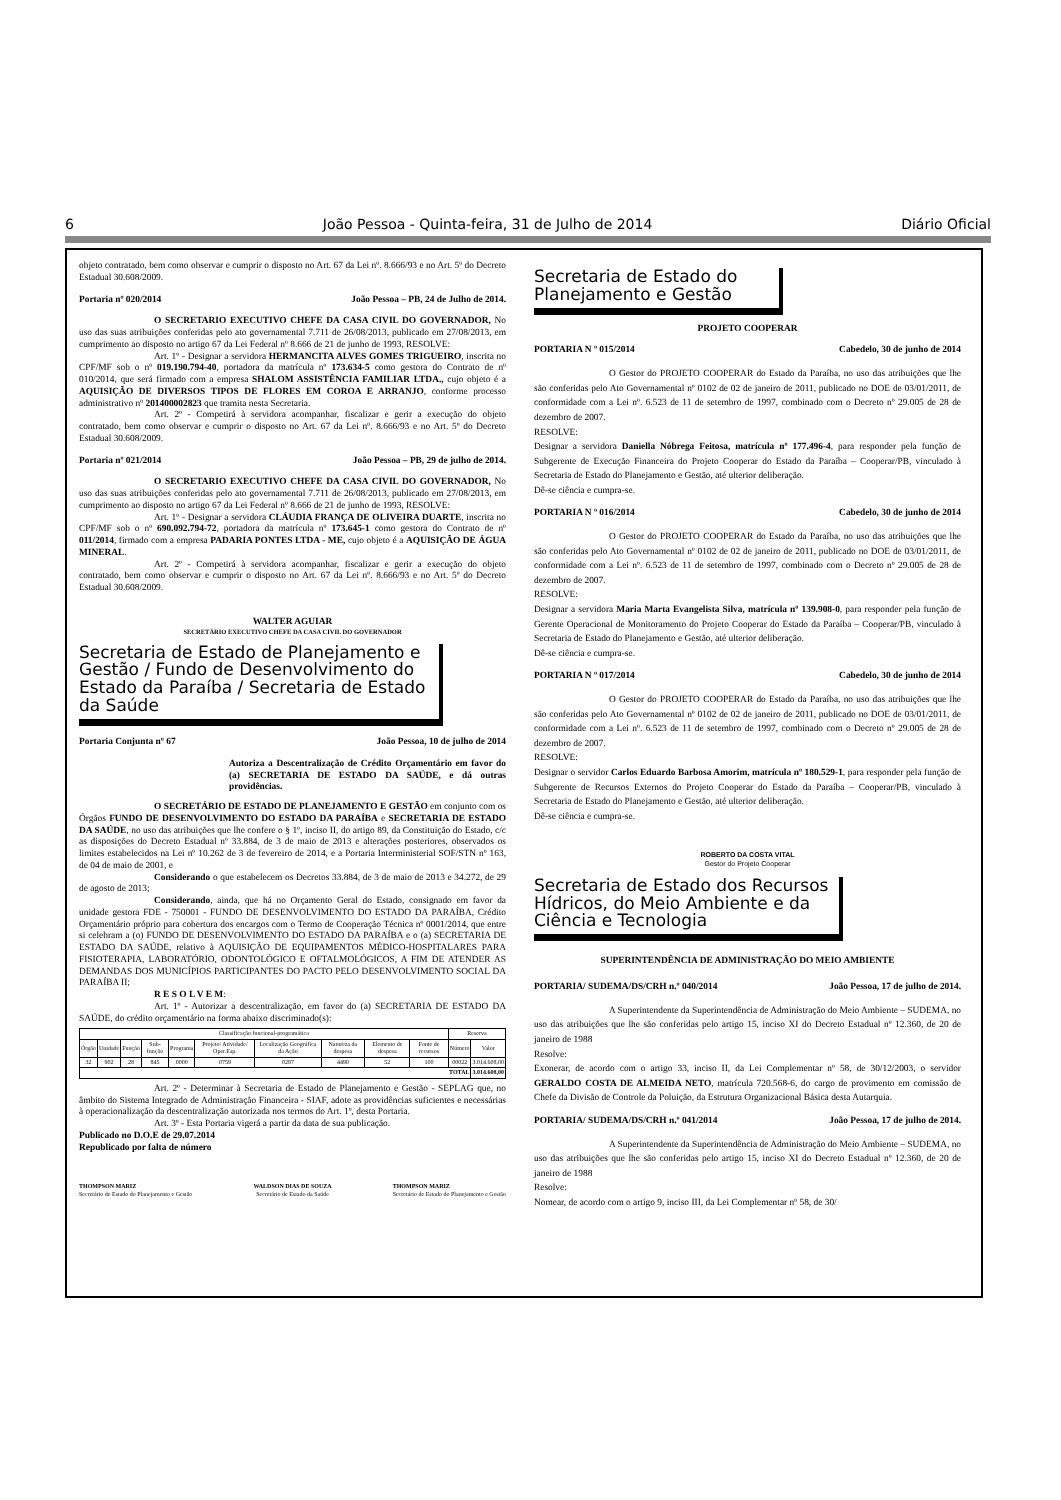6 João Pessoa - Quinta-feira, 31 de Julho de 2014 Diário Oficial
objeto contratado, bem como observar e cumprir o disposto no Art. 67 da Lei nº. 8.666/93 e no Art. 5º do Decreto Estadual 30.608/2009.
Portaria nº 020/2014 João Pessoa – PB, 24 de Julho de 2014.
O SECRETARIO EXECUTIVO CHEFE DA CASA CIVIL DO GOVERNADOR, No uso das suas atribuições conferidas pelo ato governamental 7.711 de 26/08/2013, publicado em 27/08/2013, em cumprimento ao disposto no artigo 67 da Lei Federal nº 8.666 de 21 de junho de 1993, RESOLVE:
Art. 1º - Designar a servidora HERMANCITA ALVES GOMES TRIGUEIRO, inscrita no CPF/MF sob o nº 019.190.794-40, portadora da matrícula nº 173.634-5 como gestora do Contrato de nº 010/2014, que será firmado com a empresa SHALOM ASSISTÊNCIA FAMILIAR LTDA., cujo objeto é a AQUISIÇÃO DE DIVERSOS TIPOS DE FLORES EM COROA E ARRANJO, conforme processo administrativo nº 201400002823 que tramita nesta Secretaria.
Art. 2º - Competirá à servidora acompanhar, fiscalizar e gerir a execução do objeto contratado, bem como observar e cumprir o disposto no Art. 67 da Lei nº. 8.666/93 e no Art. 5º do Decreto Estadual 30.608/2009.
Portaria nº 021/2014 João Pessoa – PB, 29 de julho de 2014.
O SECRETARIO EXECUTIVO CHEFE DA CASA CIVIL DO GOVERNADOR, No uso das suas atribuições conferidas pelo ato governamental 7.711 de 26/08/2013, publicado em 27/08/2013, em cumprimento ao disposto no artigo 67 da Lei Federal nº 8.666 de 21 de junho de 1993, RESOLVE:
Art. 1º - Designar a servidora CLÁUDIA FRANÇA DE OLIVEIRA DUARTE, inscrita no CPF/MF sob o nº 690.092.794-72, portadora da matrícula nº 173.645-1 como gestora do Contrato de nº 011/2014, firmado com a empresa PADARIA PONTES LTDA - ME, cujo objeto é a AQUISIÇÃO DE ÁGUA MINERAL.
Art. 2º - Competirá à servidora acompanhar, fiscalizar e gerir a execução do objeto contratado, bem como observar e cumprir o disposto no Art. 67 da Lei nº. 8.666/93 e no Art. 5º do Decreto Estadual 30.608/2009.
WALTER AGUIAR
SECRETÁRIO EXECUTIVO CHEFE DA CASA CIVIL DO GOVERNADOR
Secretaria de Estado de Planejamento e Gestão / Fundo de Desenvolvimento do Estado da Paraíba / Secretaria de Estado da Saúde
Portaria Conjunta nº 67 João Pessoa, 10 de julho de 2014
Autoriza a Descentralização de Crédito Orçamentário em favor do (a) SECRETARIA DE ESTADO DA SAÚDE, e dá outras providências.
O SECRETÁRIO DE ESTADO DE PLANEJAMENTO E GESTÃO em conjunto com os Órgãos FUNDO DE DESENVOLVIMENTO DO ESTADO DA PARAÍBA e SECRETARIA DE ESTADO DA SAÚDE, no uso das atribuições que lhe confere o § 1º, inciso II, do artigo 89, da Constituição do Estado, c/c as disposições do Decreto Estadual nº 33.884, de 3 de maio de 2013 e alterações posteriores, observados os limites estabelecidos na Lei nº 10.262 de 3 de fevereiro de 2014, e a Portaria Interministerial SOF/STN nº 163, de 04 de maio de 2001, e
Considerando o que estabelecem os Decretos 33.884, de 3 de maio de 2013 e 34.272, de 29 de agosto de 2013;
Considerando, ainda, que há no Orçamento Geral do Estado, consignado em favor da unidade gestora FDE - 750001 - FUNDO DE DESENVOLVIMENTO DO ESTADO DA PARAÍBA, Crédito Orçamentário próprio para cobertura dos encargos com o Termo de Cooperação Técnica nº 0001/2014, que entre si celebram a (o) FUNDO DE DESENVOLVIMENTO DO ESTADO DA PARAÍBA e o (a) SECRETARIA DE ESTADO DA SAÚDE, relativo à AQUISIÇÃO DE EQUIPAMENTOS MÉDICO-HOSPITALARES PARA FISIOTERAPIA, LABORATÓRIO, ODONTOLÓGICO E OFTALMOLÓGICOS, A FIM DE ATENDER AS DEMANDAS DOS MUNICÍPIOS PARTICIPANTES DO PACTO PELO DESENVOLVIMENTO SOCIAL DA PARAÍBA II;
R E S O L V E M:
Art. 1º - Autorizar a descentralização, em favor do (a) SECRETARIA DE ESTADO DA SAÚDE, do crédito orçamentário na forma abaixo discriminado(s):
| Classificação funcional-programática | | | | | | | | | | Reserva | |
| --- | --- | --- | --- | --- | --- | --- | --- | --- | --- | --- | --- |
| Órgão | Unidade | Função | Sub-função | Programa | Projeto/ Atividade/ Oper.Esp. | Localização Geográfica da Ação | Natureza da despesa | Elemento de despesa | Fonte de recursos | Número | Valor |
| 32 | 902 | 28 | 845 | 0000 | 0759 | 0287 | 4490 | 52 | 100 | 00022 | 3.014.608,00 |
| TOTAL | | | | | | | | | | | 3.014.608,00 |
Art. 2º - Determinar à Secretaria de Estado de Planejamento e Gestão - SEPLAG que, no âmbito do Sistema Integrado de Administração Financeira - SIAF, adote as providências suficientes e necessárias à operacionalização da descentralização autorizada nos termos do Art. 1º, desta Portaria.
Art. 3º - Esta Portaria vigerá a partir da data de sua publicação.
Publicado no D.O.E de 29.07.2014
Republicado por falta de número
THOMPSON MARIZ
Secretário de Estado do Planejamento e Gestão WALDSON DIAS DE SOUZA
Secretário de Estado da Saúde THOMPSON MARIZ
Secretário de Estado do Planejamento e Gestão
Secretaria de Estado do Planejamento e Gestão
PROJETO COOPERAR
PORTARIA N º 015/2014 Cabedelo, 30 de junho de 2014
O Gestor do PROJETO COOPERAR do Estado da Paraíba, no uso das atribuições que lhe são conferidas pelo Ato Governamental nº 0102 de 02 de janeiro de 2011, publicado no DOE de 03/01/2011, de conformidade com a Lei nº. 6.523 de 11 de setembro de 1997, combinado com o Decreto nº 29.005 de 28 de dezembro de 2007.
RESOLVE:
Designar a servidora Daniella Nóbrega Feitosa, matrícula nº 177.496-4, para responder pela função de Subgerente de Execução Financeira do Projeto Cooperar do Estado da Paraíba – Cooperar/PB, vinculado à Secretaria de Estado do Planejamento e Gestão, até ulterior deliberação.
Dê-se ciência e cumpra-se.
PORTARIA N º 016/2014 Cabedelo, 30 de junho de 2014
O Gestor do PROJETO COOPERAR do Estado da Paraíba, no uso das atribuições que lhe são conferidas pelo Ato Governamental nº 0102 de 02 de janeiro de 2011, publicado no DOE de 03/01/2011, de conformidade com a Lei nº. 6.523 de 11 de setembro de 1997, combinado com o Decreto nº 29.005 de 28 de dezembro de 2007.
RESOLVE:
Designar a servidora Maria Marta Evangelista Silva, matrícula nº 139.908-0, para responder pela função de Gerente Operacional de Monitoramento do Projeto Cooperar do Estado da Paraíba – Cooperar/PB, vinculado à Secretaria de Estado do Planejamento e Gestão, até ulterior deliberação.
Dê-se ciência e cumpra-se.
PORTARIA N º 017/2014 Cabedelo, 30 de junho de 2014
O Gestor do PROJETO COOPERAR do Estado da Paraíba, no uso das atribuições que lhe são conferidas pelo Ato Governamental nº 0102 de 02 de janeiro de 2011, publicado no DOE de 03/01/2011, de conformidade com a Lei nº. 6.523 de 11 de setembro de 1997, combinado com o Decreto nº 29.005 de 28 de dezembro de 2007.
RESOLVE:
Designar o servidor Carlos Eduardo Barbosa Amorim, matrícula nº 180.529-1, para responder pela função de Subgerente de Recursos Externos do Projeto Cooperar do Estado da Paraíba – Cooperar/PB, vinculado à Secretaria de Estado do Planejamento e Gestão, até ulterior deliberação.
Dê-se ciência e cumpra-se.
ROBERTO DA COSTA VITAL
Gestor do Projeto Cooperar
Secretaria de Estado dos Recursos Hídricos, do Meio Ambiente e da Ciência e Tecnologia
SUPERINTENDÊNCIA DE ADMINISTRAÇÃO DO MEIO AMBIENTE
PORTARIA/ SUDEMA/DS/CRH n.º 040/2014 João Pessoa, 17 de julho de 2014.
A Superintendente da Superintendência de Administração do Meio Ambiente – SUDEMA, no uso das atribuições que lhe são conferidas pelo artigo 15, inciso XI do Decreto Estadual nº 12.360, de 20 de janeiro de 1988
Resolve:
Exonerar, de acordo com o artigo 33, inciso II, da Lei Complementar nº 58, de 30/12/2003, o servidor GERALDO COSTA DE ALMEIDA NETO, matrícula 720.568-6, do cargo de provimento em comissão de Chefe da Divisão de Controle da Poluição, da Estrutura Organizacional Básica desta Autarquia.
PORTARIA/ SUDEMA/DS/CRH n.º 041/2014 João Pessoa, 17 de julho de 2014.
A Superintendente da Superintendência de Administração do Meio Ambiente – SUDEMA, no uso das atribuições que lhe são conferidas pelo artigo 15, inciso XI do Decreto Estadual nº 12.360, de 20 de janeiro de 1988
Resolve:
Nomear, de acordo com o artigo 9, inciso III, da Lei Complementar nº 58, de 30/